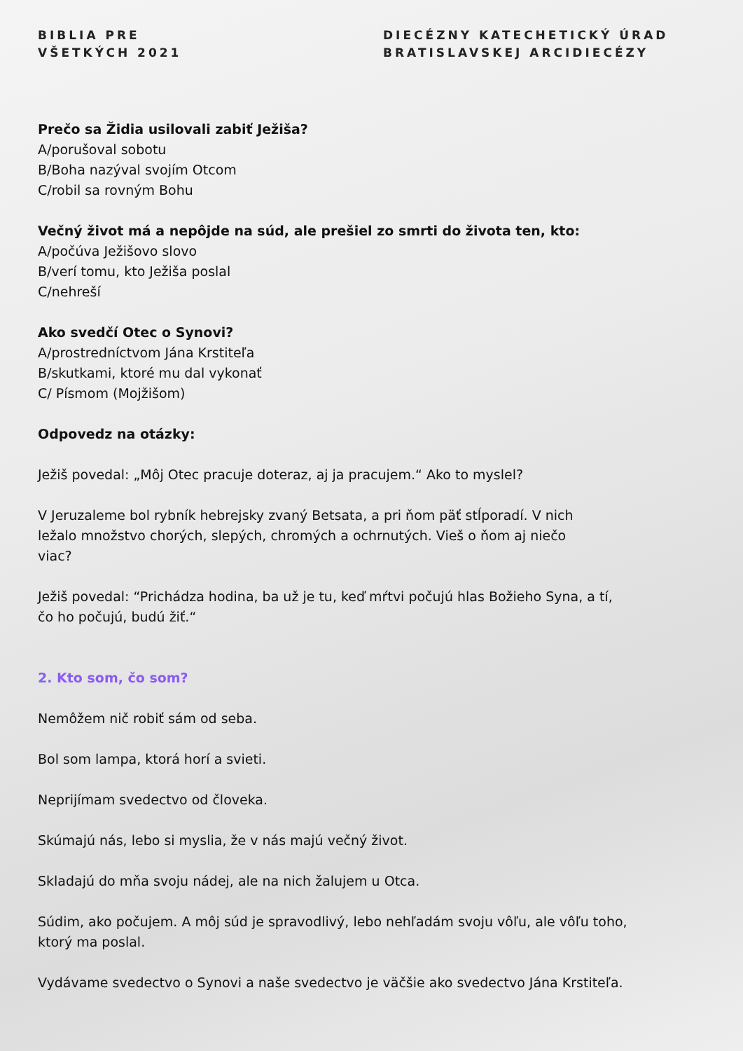BIBLIA PRE
VŠETKÝCH 2021
DIECÉZNY KATECHETICKÝ ÚRAD
BRATISLAVSKEJ ARCIDIECÉZY
Prečo sa Židia usilovali zabiť Ježiša?
A/porušoval sobotu
B/Boha nazýval svojím Otcom
C/robil sa rovným Bohu
Večný život má a nepôjde na súd, ale prešiel zo smrti do života ten, kto:
A/počúva Ježišovo slovo
B/verí tomu, kto Ježiša poslal
C/nehreší
Ako svedčí Otec o Synovi?
A/prostredníctvom Jána Krstiteľa
B/skutkami, ktoré mu dal vykonať
C/ Písmom (Mojžišom)
Odpovedz na otázky:
Ježiš povedal: „Môj Otec pracuje doteraz, aj ja pracujem.“ Ako to myslel?
V Jeruzaleme bol rybník hebrejsky zvaný Betsata, a pri ňom päť stĺporadí. V nich
ležalo množstvo chorých, slepých, chromých a ochrnutých. Vieš o ňom aj niečo
viac?
Ježiš povedal: “Prichádza hodina, ba už je tu, keď mŕtvi počujú hlas Božieho Syna, a tí,
čo ho počujú, budú žiť.“
2. Kto som, čo som?
Nemôžem nič robiť sám od seba.
Bol som lampa, ktorá horí a svieti.
Neprijímam svedectvo od človeka.
Skúmajú nás, lebo si myslia, že v nás majú večný život.
Skladajú do mňa svoju nádej, ale na nich žalujem u Otca.
Súdim, ako počujem. A môj súd je spravodlivý, lebo nehľadám svoju vôľu, ale vôľu toho,
ktorý ma poslal.
Vydávame svedectvo o Synovi a naše svedectvo je väčšie ako svedectvo Jána Krstiteľa.